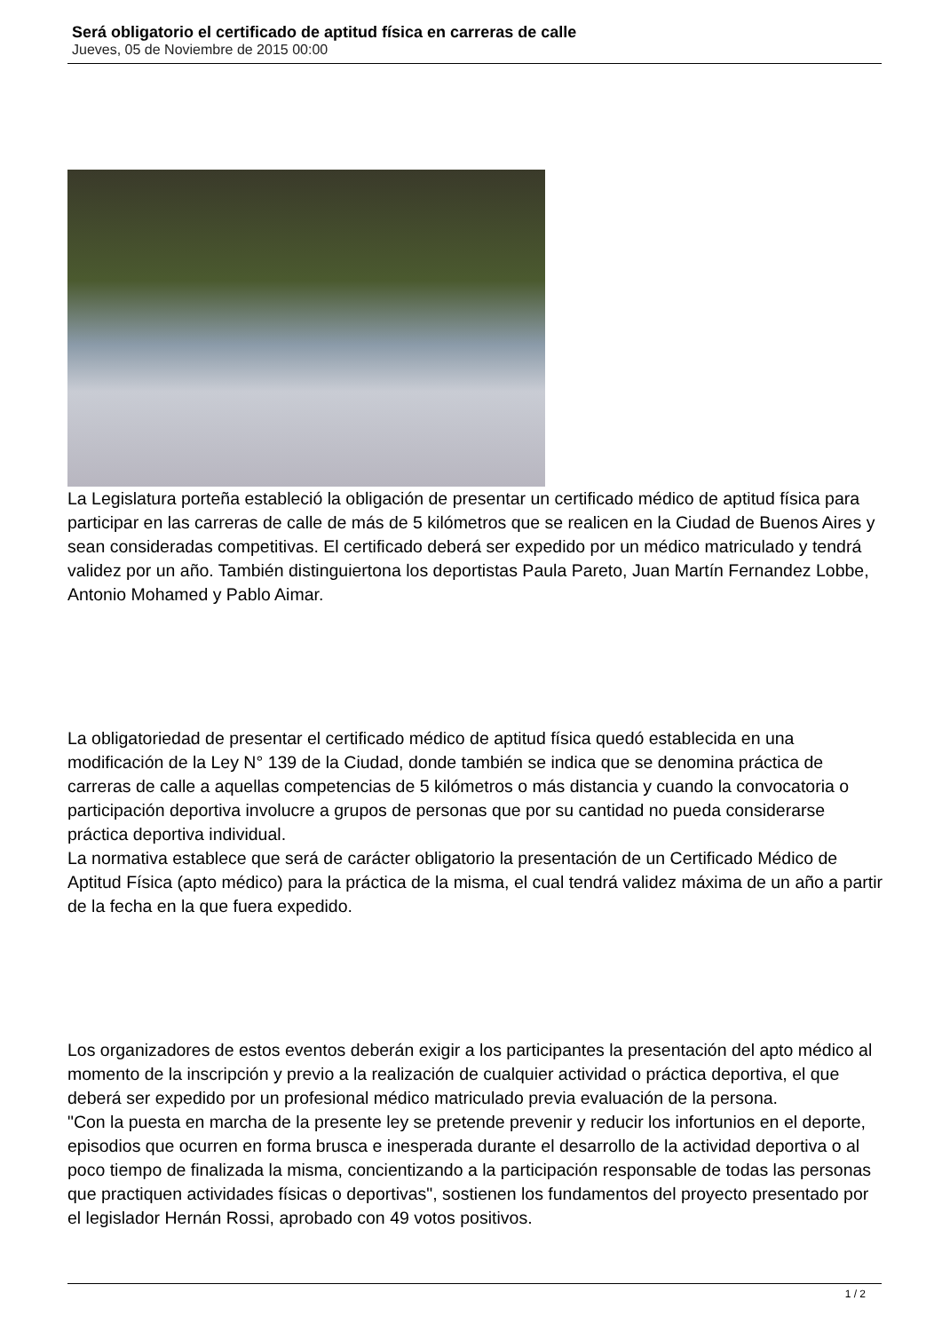Será obligatorio el certificado de aptitud física en carreras de calle
Jueves, 05 de Noviembre de 2015 00:00
La Legislatura porteña estableció la obligación de presentar un certificado médico de aptitud física para participar en las carreras de calle de más de 5 kilómetros que se realicen en la Ciudad de Buenos Aires y sean consideradas competitivas. El certificado deberá ser expedido por un médico matriculado y tendrá validez por un año. También distinguiertona los deportistas Paula Pareto, Juan Martín Fernandez Lobbe, Antonio Mohamed y Pablo Aimar.
La obligatoriedad de presentar el certificado médico de aptitud física quedó establecida en una modificación de la Ley N° 139 de la Ciudad, donde también se indica que se denomina práctica de carreras de calle a aquellas competencias de 5 kilómetros o más distancia y cuando la convocatoria o participación deportiva involucre a grupos de personas que por su cantidad no pueda considerarse práctica deportiva individual.
La normativa establece que será de carácter obligatorio la presentación de un Certificado Médico de Aptitud Física (apto médico) para la práctica de la misma, el cual tendrá validez máxima de un año a partir de la fecha en la que fuera expedido.
Los organizadores de estos eventos deberán exigir a los participantes la presentación del apto médico al momento de la inscripción y previo a la realización de cualquier actividad o práctica deportiva, el que deberá ser expedido por un profesional médico matriculado previa evaluación de la persona.
"Con la puesta en marcha de la presente ley se pretende prevenir y reducir los infortunios en el deporte, episodios que ocurren en forma brusca e inesperada durante el desarrollo de la actividad deportiva o al poco tiempo de finalizada la misma, concientizando a la participación responsable de todas las personas que practiquen actividades físicas o deportivas", sostienen los fundamentos del proyecto presentado por el legislador Hernán Rossi, aprobado con 49 votos positivos.
1 / 2